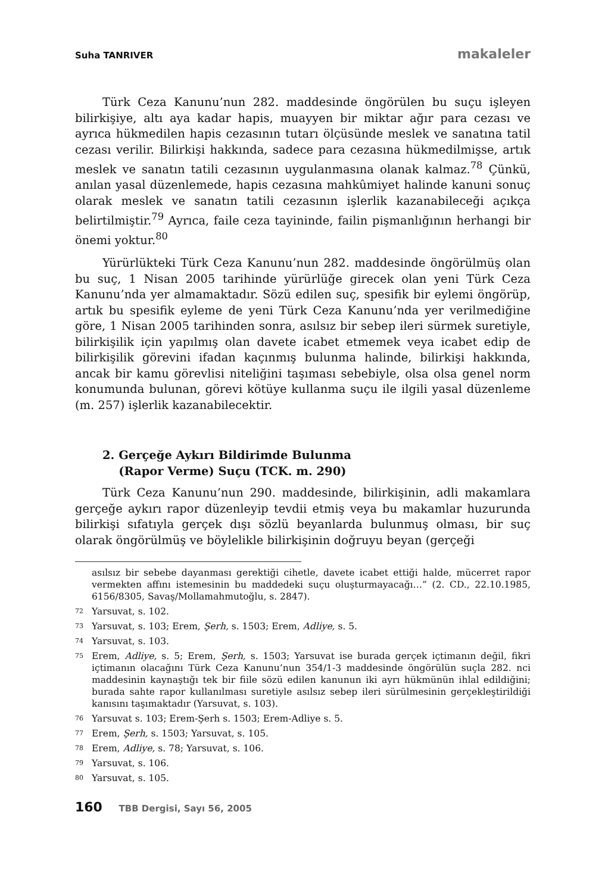Suha TANRIVER makaleler
Türk Ceza Kanunu’nun 282. maddesinde öngörülen bu suçu işleyen bilirkişiye, altı aya kadar hapis, muayyen bir miktar ağır para cezası ve ayrıca hükmedilen hapis cezasının tutarı ölçüsünde meslek ve sanatına tatil cezası verilir. Bilirkişi hakkında, sadece para cezasına hükmedilmişse, artık meslek ve sanatın tatili cezasının uygulanmasına olanak kalmaz.<sup>78</sup> Çünkü, anılan yasal düzenlemede, hapis cezasına mahkûmiyet halinde kanuni sonuç olarak meslek ve sanatın tatili cezasının işlerlik kazanabileceği açıkça belirtilmiştir.<sup>79</sup> Ayrıca, faile ceza tayininde, failin pişmanlığının herhangi bir önemi yoktur.<sup>80</sup>
Yürürlükteki Türk Ceza Kanunu’nun 282. maddesinde öngörülmüş olan bu suç, 1 Nisan 2005 tarihinde yürürlüğe girecek olan yeni Türk Ceza Kanunu’nda yer almamaktadır. Sözü edilen suç, spesifik bir eylemi öngörüp, artık bu spesifik eyleme de yeni Türk Ceza Kanunu’nda yer verilmediğine göre, 1 Nisan 2005 tarihinden sonra, asılsız bir sebep ileri sürmek suretiyle, bilirkişilik için yapılmış olan davete icabet etmemek veya icabet edip de bilirkişilik görevini ifadan kaçınmış bulunma halinde, bilirkişi hakkında, ancak bir kamu görevlisi niteliğini taşıması sebebiyle, olsa olsa genel norm konumunda bulunan, görevi kötüye kullanma suçu ile ilgili yasal düzenleme (m. 257) işlerlik kazanabilecektir.
2. Gerçeğe Aykırı Bildirimde Bulunma
(Rapor Verme) Suçu (TCK. m. 290)
Türk Ceza Kanunu’nun 290. maddesinde, bilirkişinin, adli makamlara gerçeğe aykırı rapor düzenleyip tevdii etmiş veya bu makamlar huzurunda bilirkişi sıfatıyla gerçek dışı sözlü beyanlarda bulunmuş olması, bir suç olarak öngörülmüş ve böylelikle bilirkişinin doğruyu beyan (gerçeği
asılsız bir sebebe dayanması gerektiği cihetle, davete icabet ettiği halde, mücerret rapor vermekten affını istemesinin bu maddedeki suçu oluşturmayacağı…” (2. CD., 22.10.1985, 6156/8305, Savaş/Mollamahmutoğlu, s. 2847).
72 Yarsuvat, s. 102.
73 Yarsuvat, s. 103; Erem, Şerh, s. 1503; Erem, Adliye, s. 5.
74 Yarsuvat, s. 103.
75 Erem, Adliye, s. 5; Erem, Şerh, s. 1503; Yarsuvat ise burada gerçek içtimanın değil, fikri içtimanın olacağını Türk Ceza Kanunu’nun 354/1-3 maddesinde öngörülün suçla 282. nci maddesinin kaynaştığı tek bir fiile sözü edilen kanunun iki ayrı hükmünün ihlal edildiğini; burada sahte rapor kullanılması suretiyle asılsız sebep ileri sürülmesinin gerçekleştirildiği kanısını taşımaktadır (Yarsuvat, s. 103).
76 Yarsuvat s. 103; Erem-Şerh s. 1503; Erem-Adliye s. 5.
77 Erem, Şerh, s. 1503; Yarsuvat, s. 105.
78 Erem, Adliye, s. 78; Yarsuvat, s. 106.
79 Yarsuvat, s. 106.
80 Yarsuvat, s. 105.
160 TBB Dergisi, Sayı 56, 2005